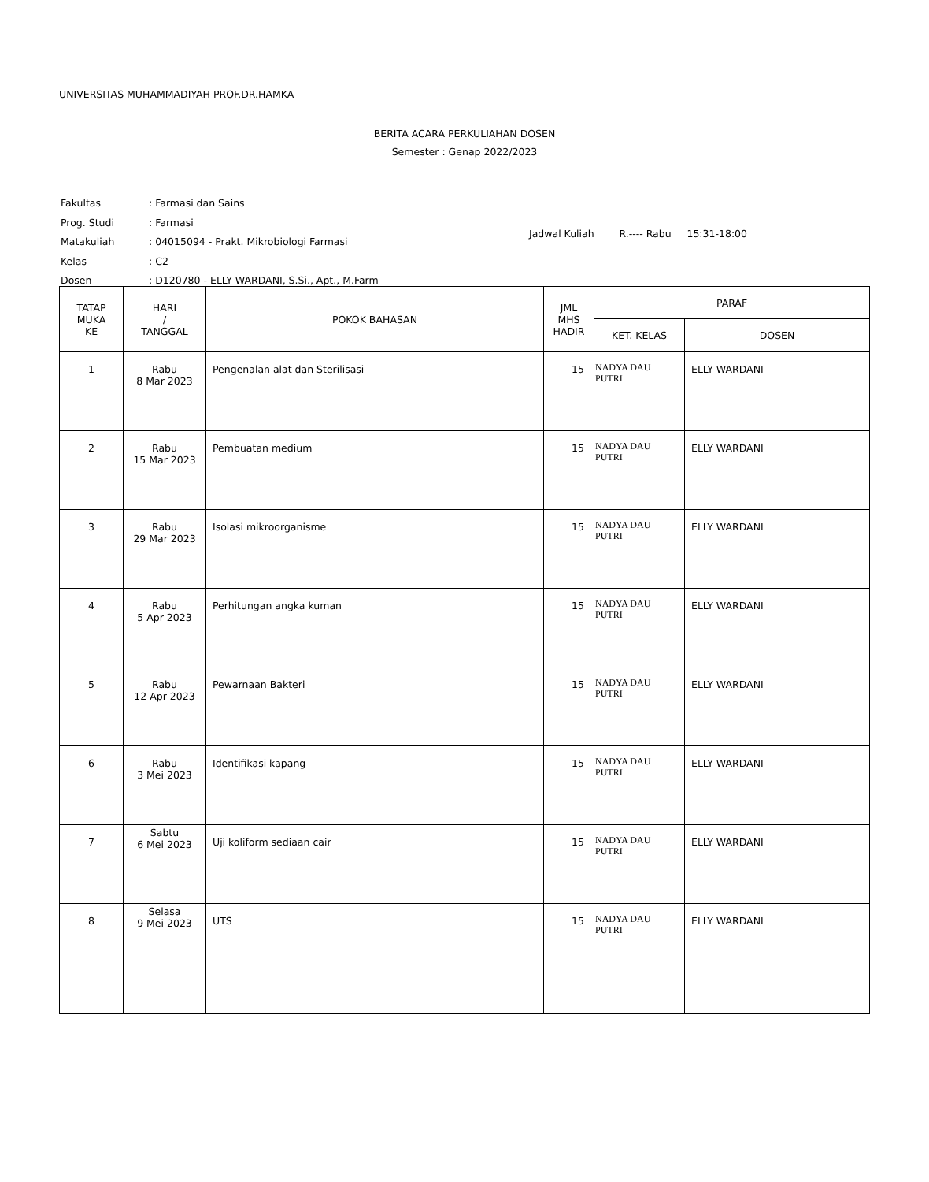UNIVERSITAS MUHAMMADIYAH PROF.DR.HAMKA
BERITA ACARA PERKULIAHAN DOSEN
Semester : Genap 2022/2023
| Fakultas | : Farmasi dan Sains |
| Prog. Studi | : Farmasi |
| Matakuliah | : 04015094 - Prakt. Mikrobiologi Farmasi |
| Kelas | : C2 |
| Dosen | : D120780 - ELLY WARDANI, S.Si., Apt., M.Farm |
Jadwal Kuliah R.---- Rabu 15:31-18:00
| TATAP MUKA KE | HARI / TANGGAL | POKOK BAHASAN | JML MHS HADIR | PARAF | |
| --- | --- | --- | --- | --- | --- |
| | | | | KET. KELAS | DOSEN |
| 1 | Rabu 8 Mar 2023 | Pengenalan alat dan Sterilisasi | 15 | NADYA DAU PUTRI | ELLY WARDANI |
| 2 | Rabu 15 Mar 2023 | Pembuatan medium | 15 | NADYA DAU PUTRI | ELLY WARDANI |
| 3 | Rabu 29 Mar 2023 | Isolasi mikroorganisme | 15 | NADYA DAU PUTRI | ELLY WARDANI |
| 4 | Rabu 5 Apr 2023 | Perhitungan angka kuman | 15 | NADYA DAU PUTRI | ELLY WARDANI |
| 5 | Rabu 12 Apr 2023 | Pewarnaan Bakteri | 15 | NADYA DAU PUTRI | ELLY WARDANI |
| 6 | Rabu 3 Mei 2023 | Identifikasi kapang | 15 | NADYA DAU PUTRI | ELLY WARDANI |
| 7 | Sabtu 6 Mei 2023 | Uji koliform sediaan cair | 15 | NADYA DAU PUTRI | ELLY WARDANI |
| 8 | Selasa 9 Mei 2023 | UTS | 15 | NADYA DAU PUTRI | ELLY WARDANI |